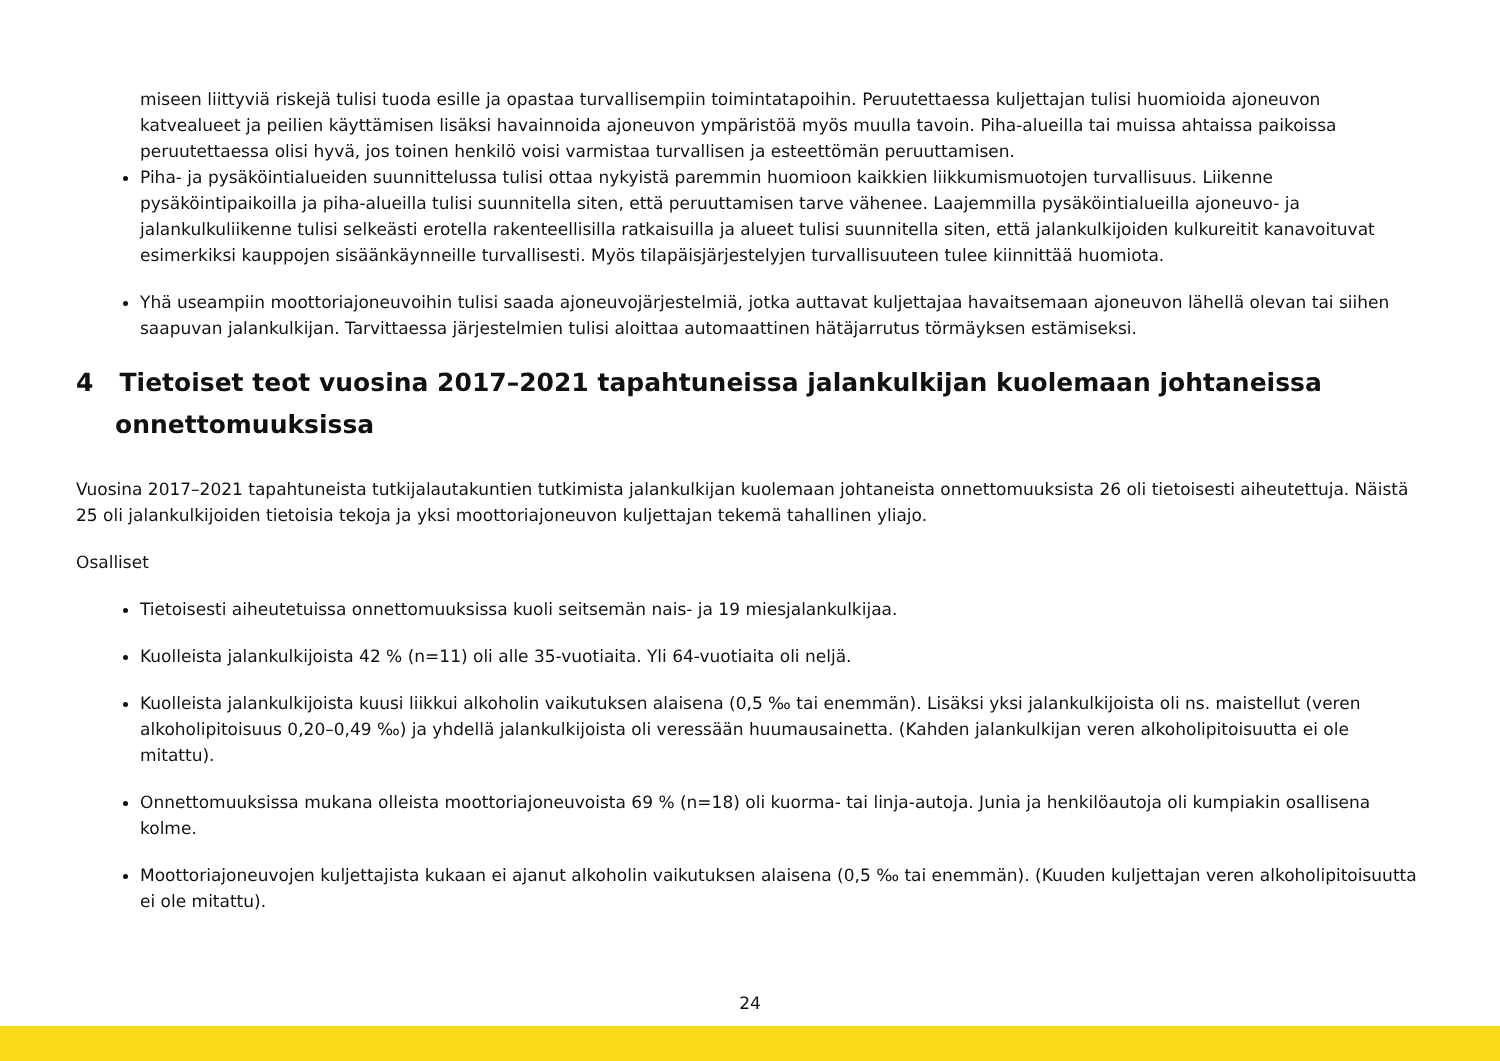miseen liittyviä riskejä tulisi tuoda esille ja opastaa turvallisempiin toimintatapoihin. Peruutettaessa kuljettajan tulisi huomioida ajoneuvon katvealueet ja peilien käyttämisen lisäksi havainnoida ajoneuvon ympäristöä myös muulla tavoin. Piha-alueilla tai muissa ahtaissa paikoissa peruutettaessa olisi hyvä, jos toinen henkilö voisi varmistaa turvallisen ja esteettömän peruuttamisen.
Piha- ja pysäköintialueiden suunnittelussa tulisi ottaa nykyistä paremmin huomioon kaikkien liikkumismuotojen turvallisuus. Liikenne pysäköintipaikoilla ja piha-alueilla tulisi suunnitella siten, että peruuttamisen tarve vähenee. Laajemmilla pysäköintialueilla ajoneuvo- ja jalankulkuliikenne tulisi selkeästi erotella rakenteellisilla ratkaisuilla ja alueet tulisi suunnitella siten, että jalankulkijoiden kulkureitit kanavoituvat esimerkiksi kauppojen sisäänkäynneille turvallisesti. Myös tilapäisjärjestelyjen turvallisuuteen tulee kiinnittää huomiota.
Yhä useampiin moottoriajoneuvoihin tulisi saada ajoneuvojärjestelmiä, jotka auttavat kuljettajaa havaitsemaan ajoneuvon lähellä olevan tai siihen saapuvan jalankulkijan. Tarvittaessa järjestelmien tulisi aloittaa automaattinen hätäjarrutus törmäyksen estämiseksi.
4 Tietoiset teot vuosina 2017–2021 tapahtuneissa jalankulkijan kuolemaan johtaneissa onnettomuuksissa
Vuosina 2017–2021 tapahtuneista tutkijalautakuntien tutkimista jalankulkijan kuolemaan johtaneista onnettomuuksista 26 oli tietoisesti aiheutettuja. Näistä 25 oli jalankulkijoiden tietoisia tekoja ja yksi moottoriajoneuvon kuljettajan tekemä tahallinen yliajo.
Osalliset
Tietoisesti aiheutetuissa onnettomuuksissa kuoli seitsemän nais- ja 19 miesjalankulkijaa.
Kuolleista jalankulkijoista 42 % (n=11) oli alle 35-vuotiaita. Yli 64-vuotiaita oli neljä.
Kuolleista jalankulkijoista kuusi liikkui alkoholin vaikutuksen alaisena (0,5 ‰ tai enemmän). Lisäksi yksi jalankulkijoista oli ns. maistellut (veren alkoholipitoisuus 0,20–0,49 ‰) ja yhdellä jalankulkijoista oli veressään huumausainetta. (Kahden jalankulkijan veren alkoholipitoisuutta ei ole mitattu).
Onnettomuuksissa mukana olleista moottoriajoneuvoista 69 % (n=18) oli kuorma- tai linja-autoja. Junia ja henkilöautoja oli kumpiakin osallisena kolme.
Moottoriajoneuvojen kuljettajista kukaan ei ajanut alkoholin vaikutuksen alaisena (0,5 ‰ tai enemmän). (Kuuden kuljettajan veren alkoholipitoisuutta ei ole mitattu).
24